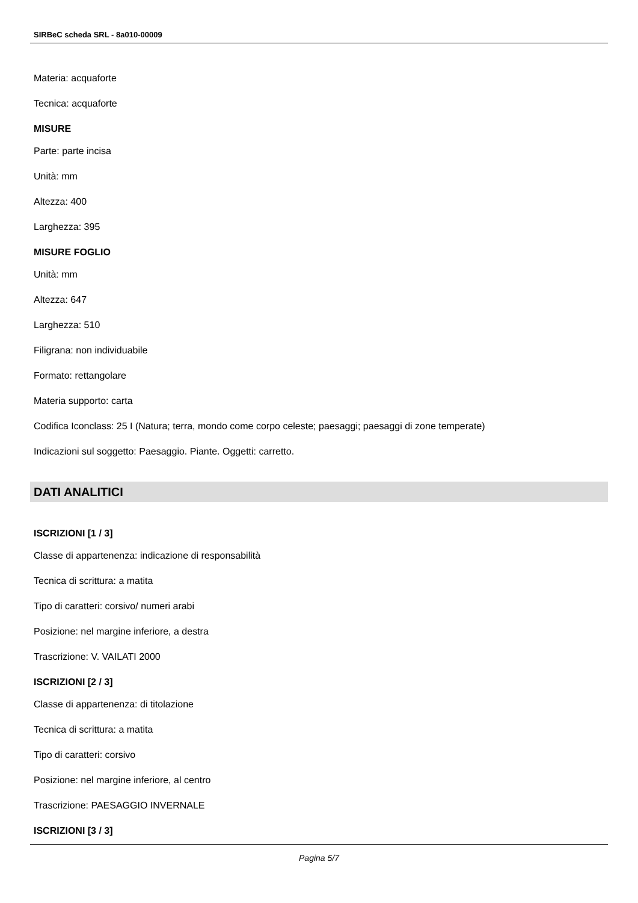SIRBeC scheda SRL - 8a010-00009
Materia: acquaforte
Tecnica: acquaforte
MISURE
Parte: parte incisa
Unità: mm
Altezza: 400
Larghezza: 395
MISURE FOGLIO
Unità: mm
Altezza: 647
Larghezza: 510
Filigrana: non individuabile
Formato: rettangolare
Materia supporto: carta
Codifica Iconclass: 25 I (Natura; terra, mondo come corpo celeste; paesaggi; paesaggi di zone temperate)
Indicazioni sul soggetto: Paesaggio. Piante. Oggetti: carretto.
DATI ANALITICI
ISCRIZIONI [1 / 3]
Classe di appartenenza: indicazione di responsabilità
Tecnica di scrittura: a matita
Tipo di caratteri: corsivo/ numeri arabi
Posizione: nel margine inferiore, a destra
Trascrizione: V. VAILATI 2000
ISCRIZIONI [2 / 3]
Classe di appartenenza: di titolazione
Tecnica di scrittura: a matita
Tipo di caratteri: corsivo
Posizione: nel margine inferiore, al centro
Trascrizione: PAESAGGIO INVERNALE
ISCRIZIONI [3 / 3]
Pagina 5/7